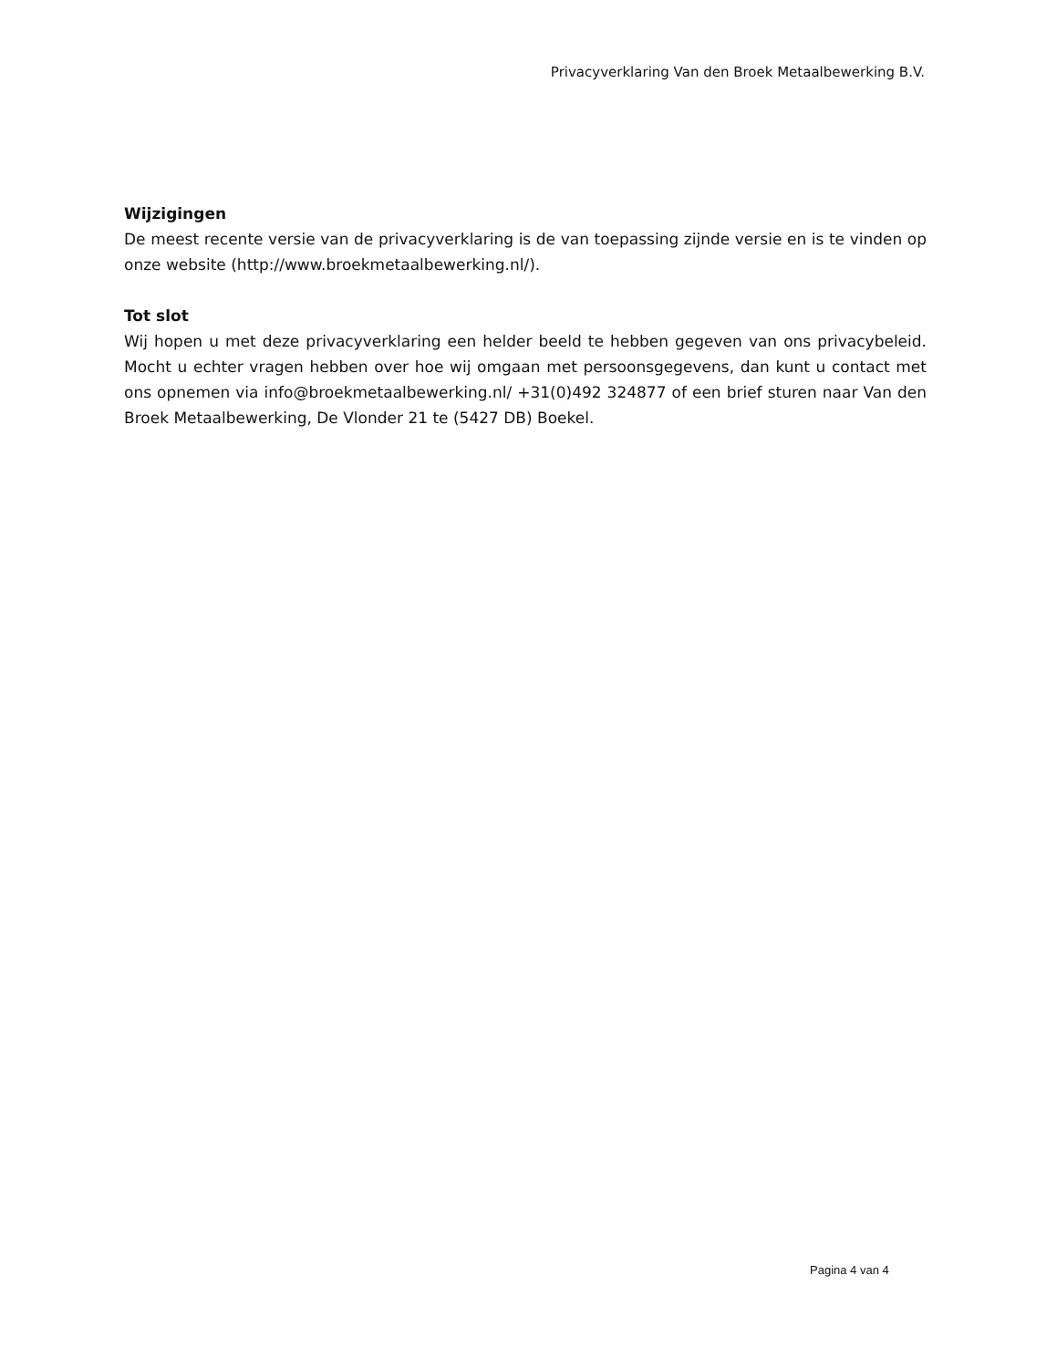Privacyverklaring Van den Broek Metaalbewerking B.V.
Wijzigingen
De meest recente versie van de privacyverklaring is de van toepassing zijnde versie en is te vinden op onze website (http://www.broekmetaalbewerking.nl/).
Tot slot
Wij hopen u met deze privacyverklaring een helder beeld te hebben gegeven van ons privacybeleid. Mocht u echter vragen hebben over hoe wij omgaan met persoonsgegevens, dan kunt u contact met ons opnemen via info@broekmetaalbewerking.nl/ +31(0)492 324877 of een brief sturen naar Van den Broek Metaalbewerking, De Vlonder 21 te (5427 DB) Boekel.
Pagina 4 van 4